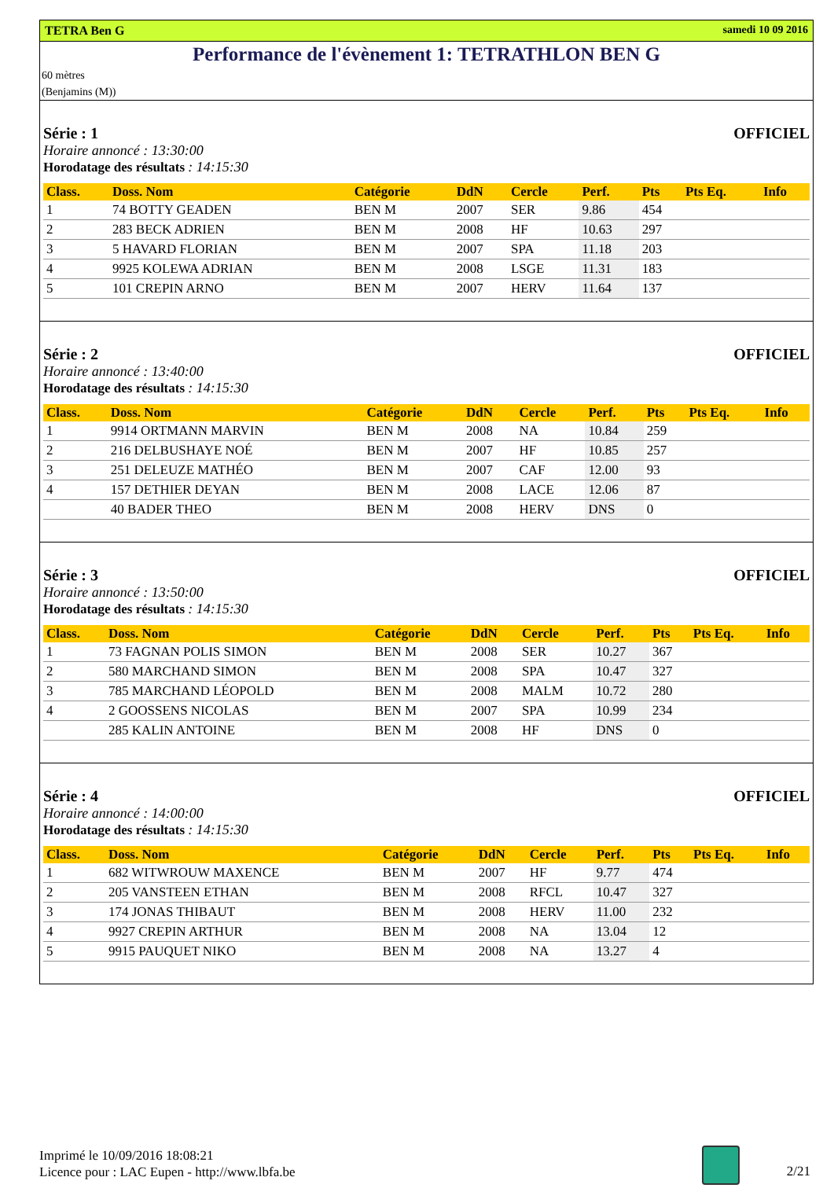TETRA Ben G samedi 10 09 2016
Performance de l'évènement 1: TETRATHLON BEN G
60 mètres
(Benjamins (M))
Série : 1 OFFICIEL
Horaire annoncé : 13:30:00
Horodatage des résultats : 14:15:30
| Class. | Doss. Nom | Catégorie | DdN | Cercle | Perf. | Pts | Pts Eq. | Info |
| --- | --- | --- | --- | --- | --- | --- | --- | --- |
| 1 | 74 BOTTY GEADEN | BEN M | 2007 | SER | 9.86 | 454 | | |
| 2 | 283 BECK ADRIEN | BEN M | 2008 | HF | 10.63 | 297 | | |
| 3 | 5 HAVARD FLORIAN | BEN M | 2007 | SPA | 11.18 | 203 | | |
| 4 | 9925 KOLEWA ADRIAN | BEN M | 2008 | LSGE | 11.31 | 183 | | |
| 5 | 101 CREPIN ARNO | BEN M | 2007 | HERV | 11.64 | 137 | | |
Série : 2 OFFICIEL
Horaire annoncé : 13:40:00
Horodatage des résultats : 14:15:30
| Class. | Doss. Nom | Catégorie | DdN | Cercle | Perf. | Pts | Pts Eq. | Info |
| --- | --- | --- | --- | --- | --- | --- | --- | --- |
| 1 | 9914 ORTMANN MARVIN | BEN M | 2008 | NA | 10.84 | 259 | | |
| 2 | 216 DELBUSHAYE NOÉ | BEN M | 2007 | HF | 10.85 | 257 | | |
| 3 | 251 DELEUZE MATHÉO | BEN M | 2007 | CAF | 12.00 | 93 | | |
| 4 | 157 DETHIER DEYAN | BEN M | 2008 | LACE | 12.06 | 87 | | |
| | 40 BADER THEO | BEN M | 2008 | HERV | DNS | 0 | | |
Série : 3 OFFICIEL
Horaire annoncé : 13:50:00
Horodatage des résultats : 14:15:30
| Class. | Doss. Nom | Catégorie | DdN | Cercle | Perf. | Pts | Pts Eq. | Info |
| --- | --- | --- | --- | --- | --- | --- | --- | --- |
| 1 | 73 FAGNAN POLIS SIMON | BEN M | 2008 | SER | 10.27 | 367 | | |
| 2 | 580 MARCHAND SIMON | BEN M | 2008 | SPA | 10.47 | 327 | | |
| 3 | 785 MARCHAND LÉOPOLD | BEN M | 2008 | MALM | 10.72 | 280 | | |
| 4 | 2 GOOSSENS NICOLAS | BEN M | 2007 | SPA | 10.99 | 234 | | |
| | 285 KALIN ANTOINE | BEN M | 2008 | HF | DNS | 0 | | |
Série : 4 OFFICIEL
Horaire annoncé : 14:00:00
Horodatage des résultats : 14:15:30
| Class. | Doss. Nom | Catégorie | DdN | Cercle | Perf. | Pts | Pts Eq. | Info |
| --- | --- | --- | --- | --- | --- | --- | --- | --- |
| 1 | 682 WITWROUW MAXENCE | BEN M | 2007 | HF | 9.77 | 474 | | |
| 2 | 205 VANSTEEN ETHAN | BEN M | 2008 | RFCL | 10.47 | 327 | | |
| 3 | 174 JONAS THIBAUT | BEN M | 2008 | HERV | 11.00 | 232 | | |
| 4 | 9927 CREPIN ARTHUR | BEN M | 2008 | NA | 13.04 | 12 | | |
| 5 | 9915 PAUQUET NIKO | BEN M | 2008 | NA | 13.27 | 4 | | |
Imprimé le 10/09/2016 18:08:21
Licence pour : LAC Eupen - http://www.lbfa.be
2/21